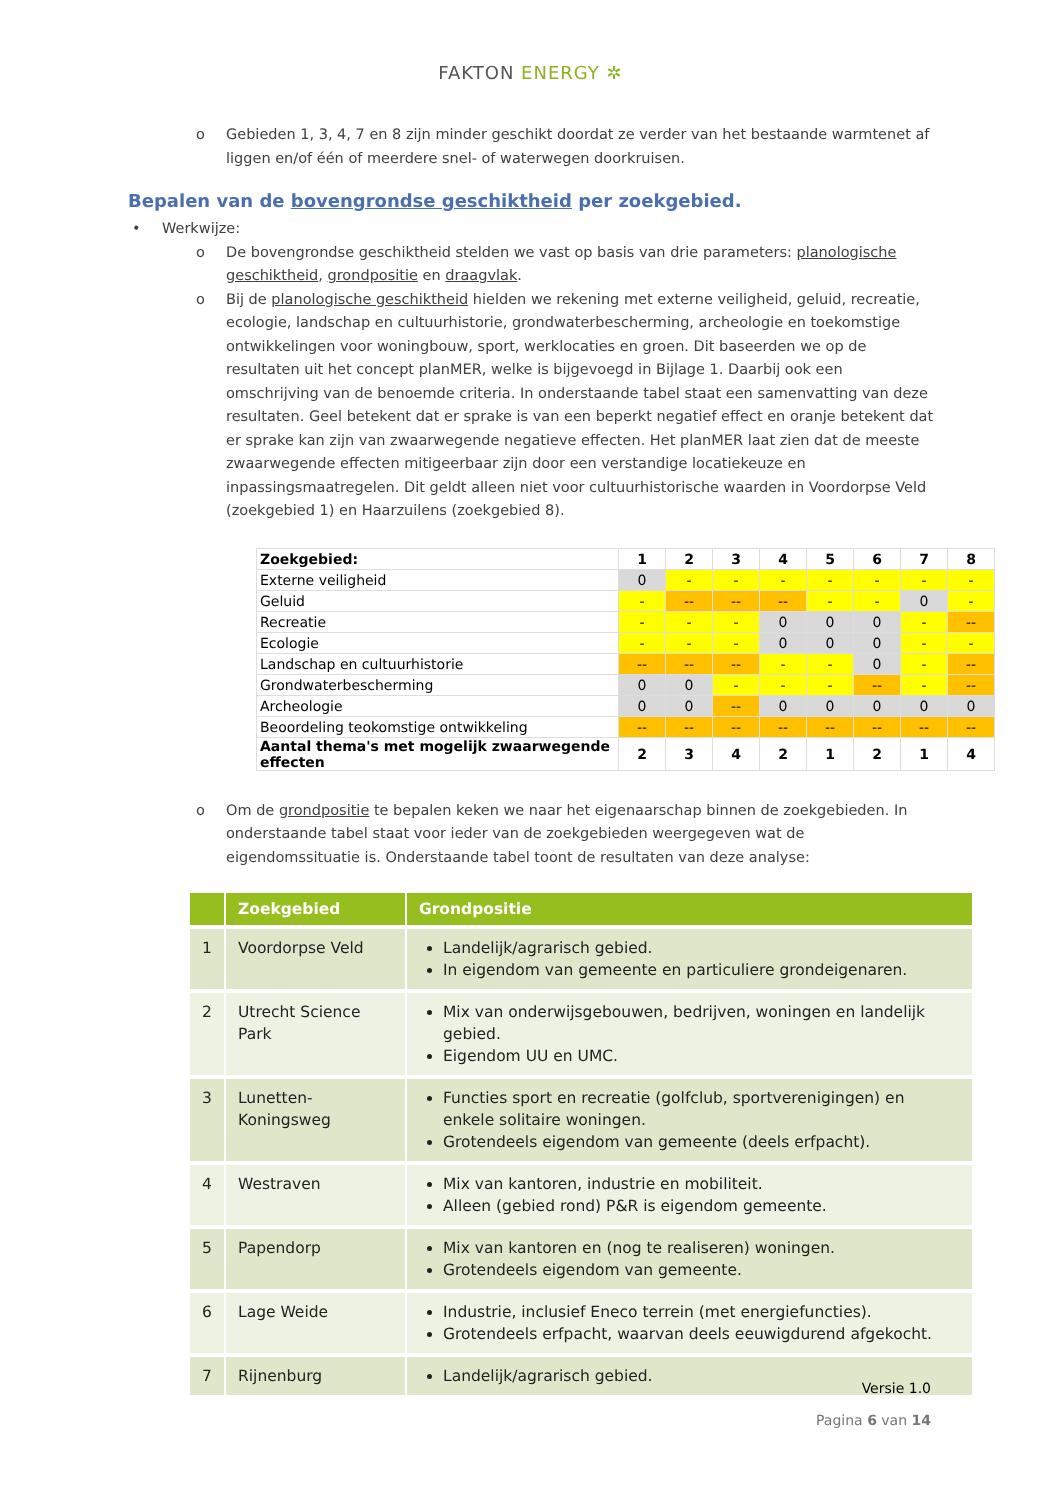FAKTON ENERGY ✲
o Gebieden 1, 3, 4, 7 en 8 zijn minder geschikt doordat ze verder van het bestaande warmtenet af liggen en/of één of meerdere snel- of waterwegen doorkruisen.
Bepalen van de bovengrondse geschiktheid per zoekgebied.
• Werkwijze:
o De bovengrondse geschiktheid stelden we vast op basis van drie parameters: planologische geschiktheid, grondpositie en draagvlak.
o Bij de planologische geschiktheid hielden we rekening met externe veiligheid, geluid, recreatie, ecologie, landschap en cultuurhistorie, grondwaterbescherming, archeologie en toekomstige ontwikkelingen voor woningbouw, sport, werklocaties en groen. Dit baseerden we op de resultaten uit het concept planMER, welke is bijgevoegd in Bijlage 1. Daarbij ook een omschrijving van de benoemde criteria. In onderstaande tabel staat een samenvatting van deze resultaten. Geel betekent dat er sprake is van een beperkt negatief effect en oranje betekent dat er sprake kan zijn van zwaarwegende negatieve effecten. Het planMER laat zien dat de meeste zwaarwegende effecten mitigeerbaar zijn door een verstandige locatiekeuze en inpassingsmaatregelen. Dit geldt alleen niet voor cultuurhistorische waarden in Voordorpse Veld (zoekgebied 1) en Haarzuilens (zoekgebied 8).
| Zoekgebied: | 1 | 2 | 3 | 4 | 5 | 6 | 7 | 8 |
| Externe veiligheid | 0 | - | - | - | - | - | - | - |
| Geluid | - | -- | -- | -- | - | - | 0 | - |
| Recreatie | - | - | - | 0 | 0 | 0 | - | -- |
| Ecologie | - | - | - | 0 | 0 | 0 | - | - |
| Landschap en cultuurhistorie | -- | -- | -- | - | - | 0 | - | -- |
| Grondwaterbescherming | 0 | 0 | - | - | - | -- | - | -- |
| Archeologie | 0 | 0 | -- | 0 | 0 | 0 | 0 | 0 |
| Beoordeling teokomstige ontwikkeling | -- | -- | -- | -- | -- | -- | -- | -- |
| Aantal thema's met mogelijk zwaarwegende effecten | 2 | 3 | 4 | 2 | 1 | 2 | 1 | 4 |
o Om de grondpositie te bepalen keken we naar het eigenaarschap binnen de zoekgebieden. In onderstaande tabel staat voor ieder van de zoekgebieden weergegeven wat de eigendomssituatie is. Onderstaande tabel toont de resultaten van deze analyse:
| | Zoekgebied | Grondpositie |
| --- | --- | --- |
| 1 | Voordorpse Veld | Landelijk/agrarisch gebied. In eigendom van gemeente en particuliere grondeigenaren. |
| 2 | Utrecht Science Park | Mix van onderwijsgebouwen, bedrijven, woningen en landelijk gebied. Eigendom UU en UMC. |
| 3 | Lunetten-Koningsweg | Functies sport en recreatie (golfclub, sportverenigingen) en enkele solitaire woningen. Grotendeels eigendom van gemeente (deels erfpacht). |
| 4 | Westraven | Mix van kantoren, industrie en mobiliteit. Alleen (gebied rond) P&R is eigendom gemeente. |
| 5 | Papendorp | Mix van kantoren en (nog te realiseren) woningen. Grotendeels eigendom van gemeente. |
| 6 | Lage Weide | Industrie, inclusief Eneco terrein (met energiefuncties). Grotendeels erfpacht, waarvan deels eeuwigdurend afgekocht. |
| 7 | Rijnenburg | Landelijk/agrarisch gebied. |
Versie 1.0
Pagina 6 van 14